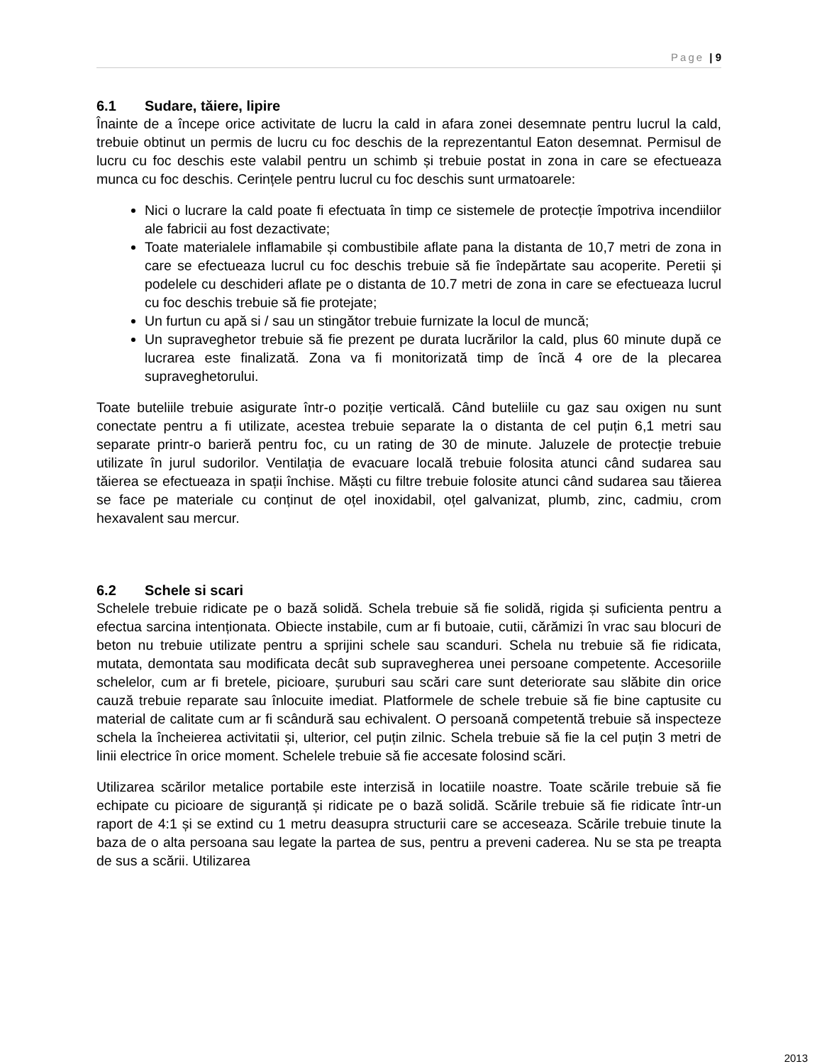Page | 9
6.1 Sudare, tăiere, lipire
Înainte de a începe orice activitate de lucru la cald in afara zonei desemnate pentru lucrul la cald, trebuie obtinut un permis de lucru cu foc deschis de la reprezentantul Eaton desemnat. Permisul de lucru cu foc deschis este valabil pentru un schimb și trebuie postat in zona in care se efectueaza munca cu foc deschis. Cerințele pentru lucrul cu foc deschis sunt urmatoarele:
Nici o lucrare la cald poate fi efectuata în timp ce sistemele de protecție împotriva incendiilor ale fabricii au fost dezactivate;
Toate materialele inflamabile și combustibile aflate pana la distanta de 10,7 metri de zona in care se efectueaza lucrul cu foc deschis trebuie să fie îndepărtate sau acoperite. Peretii și podelele cu deschideri aflate pe o distanta de 10.7 metri de zona in care se efectueaza lucrul cu foc deschis trebuie să fie protejate;
Un furtun cu apă si / sau un stingător trebuie furnizate la locul de muncă;
Un supraveghetor trebuie să fie prezent pe durata lucrărilor la cald, plus 60 minute după ce lucrarea este finalizată. Zona va fi monitorizată timp de încă 4 ore de la plecarea supraveghetorului.
Toate buteliile trebuie asigurate într-o poziție verticală. Când buteliile cu gaz sau oxigen nu sunt conectate pentru a fi utilizate, acestea trebuie separate la o distanta de cel puțin 6,1 metri sau separate printr-o barieră pentru foc, cu un rating de 30 de minute. Jaluzele de protecție trebuie utilizate în jurul sudorilor. Ventilația de evacuare locală trebuie folosita atunci când sudarea sau tăierea se efectueaza in spații închise. Măști cu filtre trebuie folosite atunci când sudarea sau tăierea se face pe materiale cu conținut de oțel inoxidabil, oțel galvanizat, plumb, zinc, cadmiu, crom hexavalent sau mercur.
6.2 Schele si scari
Schelele trebuie ridicate pe o bază solidă. Schela trebuie să fie solidă, rigida și suficienta pentru a efectua sarcina intenționata. Obiecte instabile, cum ar fi butoaie, cutii, cărămizi în vrac sau blocuri de beton nu trebuie utilizate pentru a sprijini schele sau scanduri. Schela nu trebuie să fie ridicata, mutata, demontata sau modificata decât sub supravegherea unei persoane competente. Accesoriile schelelor, cum ar fi bretele, picioare, șuruburi sau scări care sunt deteriorate sau slăbite din orice cauză trebuie reparate sau înlocuite imediat. Platformele de schele trebuie să fie bine captusite cu material de calitate cum ar fi scândură sau echivalent. O persoană competentă trebuie să inspecteze schela la încheierea activitatii și, ulterior, cel puțin zilnic. Schela trebuie să fie la cel puțin 3 metri de linii electrice în orice moment. Schelele trebuie să fie accesate folosind scări.
Utilizarea scărilor metalice portabile este interzisă in locatiile noastre. Toate scările trebuie să fie echipate cu picioare de siguranță și ridicate pe o bază solidă. Scările trebuie să fie ridicate într-un raport de 4:1 și se extind cu 1 metru deasupra structurii care se acceseaza. Scările trebuie tinute la baza de o alta persoana sau legate la partea de sus, pentru a preveni caderea. Nu se sta pe treapta de sus a scării. Utilizarea
2013